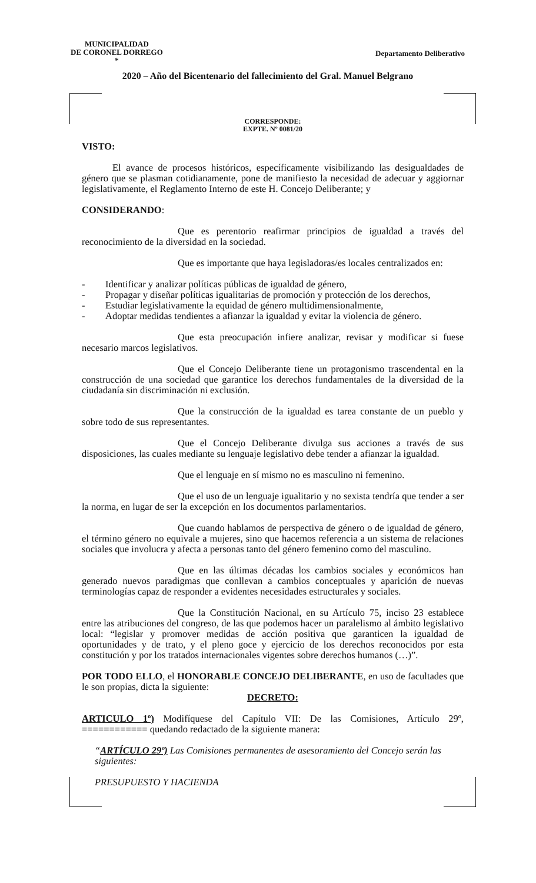MUNICIPALIDAD
DE CORONEL DORREGO
*
Departamento Deliberativo
2020 – Año del Bicentenario del fallecimiento del Gral. Manuel Belgrano
CORRESPONDE:
EXPTE. Nº 0081/20
VISTO:
El avance de procesos históricos, específicamente visibilizando las desigualdades de género que se plasman cotidianamente, pone de manifiesto la necesidad de adecuar y aggiornar legislativamente, el Reglamento Interno de este H. Concejo Deliberante; y
CONSIDERANDO:
Que es perentorio reafirmar principios de igualdad a través del reconocimiento de la diversidad en la sociedad.
Que es importante que haya legisladoras/es locales centralizados en:
- Identificar y analizar políticas públicas de igualdad de género,
- Propagar y diseñar políticas igualitarias de promoción y protección de los derechos,
- Estudiar legislativamente la equidad de género multidimensionalmente,
- Adoptar medidas tendientes a afianzar la igualdad y evitar la violencia de género.
Que esta preocupación infiere analizar, revisar y modificar si fuese necesario marcos legislativos.
Que el Concejo Deliberante tiene un protagonismo trascendental en la construcción de una sociedad que garantice los derechos fundamentales de la diversidad de la ciudadanía sin discriminación ni exclusión.
Que la construcción de la igualdad es tarea constante de un pueblo y sobre todo de sus representantes.
Que el Concejo Deliberante divulga sus acciones a través de sus disposiciones, las cuales mediante su lenguaje legislativo debe tender a afianzar la igualdad.
Que el lenguaje en sí mismo no es masculino ni femenino.
Que el uso de un lenguaje igualitario y no sexista tendría que tender a ser la norma, en lugar de ser la excepción en los documentos parlamentarios.
Que cuando hablamos de perspectiva de género o de igualdad de género, el término género no equivale a mujeres, sino que hacemos referencia a un sistema de relaciones sociales que involucra y afecta a personas tanto del género femenino como del masculino.
Que en las últimas décadas los cambios sociales y económicos han generado nuevos paradigmas que conllevan a cambios conceptuales y aparición de nuevas terminologías capaz de responder a evidentes necesidades estructurales y sociales.
Que la Constitución Nacional, en su Artículo 75, inciso 23 establece entre las atribuciones del congreso, de las que podemos hacer un paralelismo al ámbito legislativo local: “legislar y promover medidas de acción positiva que garanticen la igualdad de oportunidades y de trato, y el pleno goce y ejercicio de los derechos reconocidos por esta constitución y por los tratados internacionales vigentes sobre derechos humanos (…)”.
POR TODO ELLO, el HONORABLE CONCEJO DELIBERANTE, en uso de facultades que le son propias, dicta la siguiente:
DECRETO:
ARTICULO 1º) Modifíquese del Capítulo VII: De las Comisiones, Artículo 29º, ============ quedando redactado de la siguiente manera:
“ARTÍCULO 29º) Las Comisiones permanentes de asesoramiento del Concejo serán las siguientes:
PRESUPUESTO Y HACIENDA